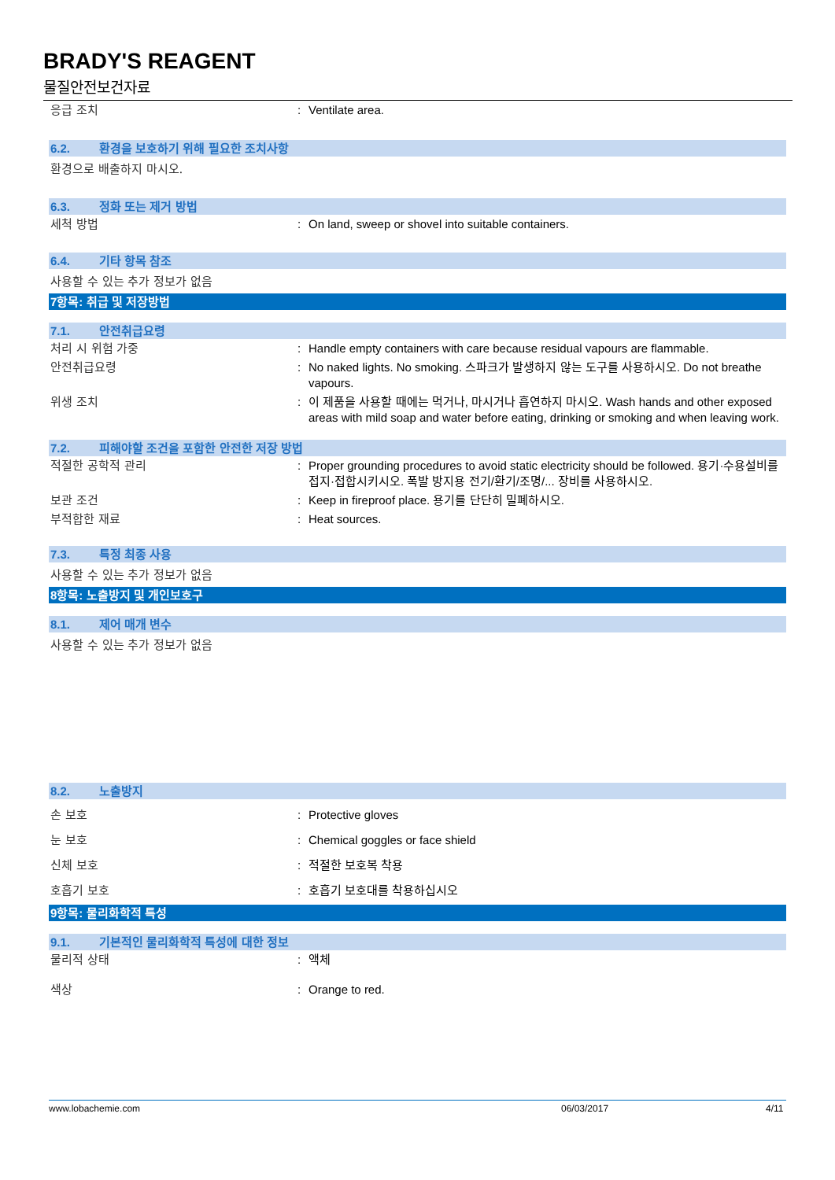BRADY'S REAGENT
물질안전보건자료
응급 조치 : Ventilate area.
6.2. 환경을 보호하기 위해 필요한 조치사항
환경으로 배출하지 마시오.
6.3. 정화 또는 제거 방법
세척 방법 : On land, sweep or shovel into suitable containers.
6.4. 기타 항목 참조
사용할 수 있는 추가 정보가 없음
7항목: 취급 및 저장방법
7.1. 안전취급요령
처리 시 위험 가중 : Handle empty containers with care because residual vapours are flammable.
안전취급요령 : No naked lights. No smoking. 스파크가 발생하지 않는 도구를 사용하시오. Do not breathe vapours.
위생 조치 : 이 제품을 사용할 때에는 먹거나, 마시거나 흡연하지 마시오. Wash hands and other exposed areas with mild soap and water before eating, drinking or smoking and when leaving work.
7.2. 피해야할 조건을 포함한 안전한 저장 방법
적절한 공학적 관리 : Proper grounding procedures to avoid static electricity should be followed. 용기·수용설비를 접지·접합시키시오. 폭발 방지용 전기/환기/조명/... 장비를 사용하시오.
보관 조건 : Keep in fireproof place. 용기를 단단히 밀폐하시오.
부적합한 재료 : Heat sources.
7.3. 특정 최종 사용
사용할 수 있는 추가 정보가 없음
8항목: 노출방지 및 개인보호구
8.1. 제어 매개 변수
사용할 수 있는 추가 정보가 없음
8.2. 노출방지
손 보호 : Protective gloves
눈 보호 : Chemical goggles or face shield
신체 보호 : 적절한 보호복 착용
호흡기 보호 : 호흡기 보호대를 착용하십시오
9항목: 물리화학적 특성
9.1. 기본적인 물리화학적 특성에 대한 정보
물리적 상태 : 액체
색상 : Orange to red.
www.lobachemie.com 06/03/2017 4/11